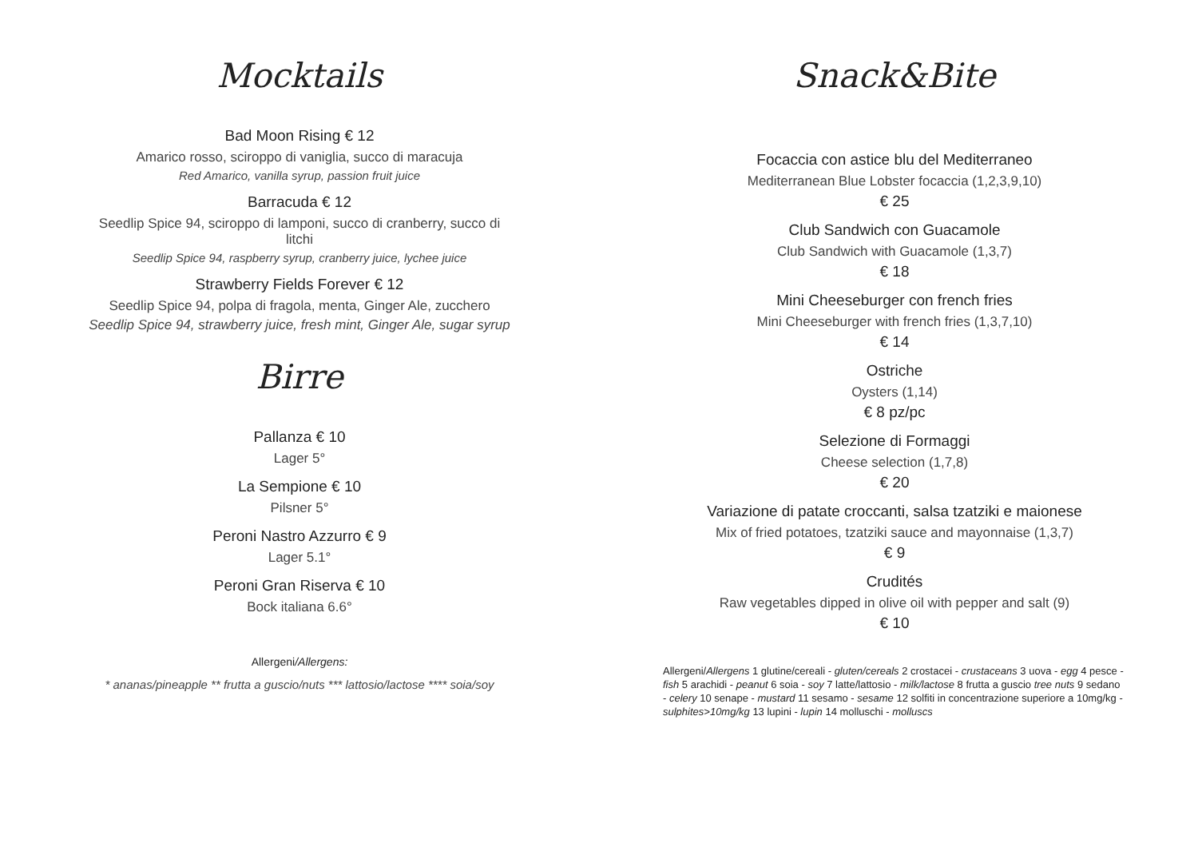Mocktails
Bad Moon Rising € 12
Amarico rosso, sciroppo di vaniglia, succo di maracuja
Red Amarico, vanilla syrup, passion fruit juice
Barracuda € 12
Seedlip Spice 94, sciroppo di lamponi, succo di cranberry, succo di litchi
Seedlip Spice 94, raspberry syrup, cranberry juice, lychee juice
Strawberry Fields Forever € 12
Seedlip Spice 94, polpa di fragola, menta, Ginger Ale, zucchero
Seedlip Spice 94, strawberry juice, fresh mint, Ginger Ale, sugar syrup
Birre
Pallanza € 10
Lager 5°
La Sempione € 10
Pilsner 5°
Peroni Nastro Azzurro € 9
Lager 5.1°
Peroni Gran Riserva € 10
Bock italiana 6.6°
Allergeni/Allergens:
* ananas/pineapple ** frutta a guscio/nuts *** lattosio/lactose **** soia/soy
Snack&Bite
Focaccia con astice blu del Mediterraneo
Mediterranean Blue Lobster focaccia (1,2,3,9,10)
€ 25
Club Sandwich con Guacamole
Club Sandwich with Guacamole (1,3,7)
€ 18
Mini Cheeseburger con french fries
Mini Cheeseburger with french fries (1,3,7,10)
€ 14
Ostriche
Oysters (1,14)
€ 8 pz/pc
Selezione di Formaggi
Cheese selection (1,7,8)
€ 20
Variazione di patate croccanti, salsa tzatziki e maionese
Mix of fried potatoes, tzatziki sauce and mayonnaise (1,3,7)
€ 9
Crudités
Raw vegetables dipped in olive oil with pepper and salt (9)
€ 10
Allergeni/Allergens 1 glutine/cereali - gluten/cereals 2 crostacei - crustaceans 3 uova - egg 4 pesce - fish 5 arachidi - peanut 6 soia - soy 7 latte/lattosio - milk/lactose 8 frutta a guscio tree nuts 9 sedano - celery 10 senape - mustard 11 sesamo - sesame 12 solfiti in concentrazione superiore a 10mg/kg - sulphites>10mg/kg 13 lupini - lupin 14 molluschi - molluscs